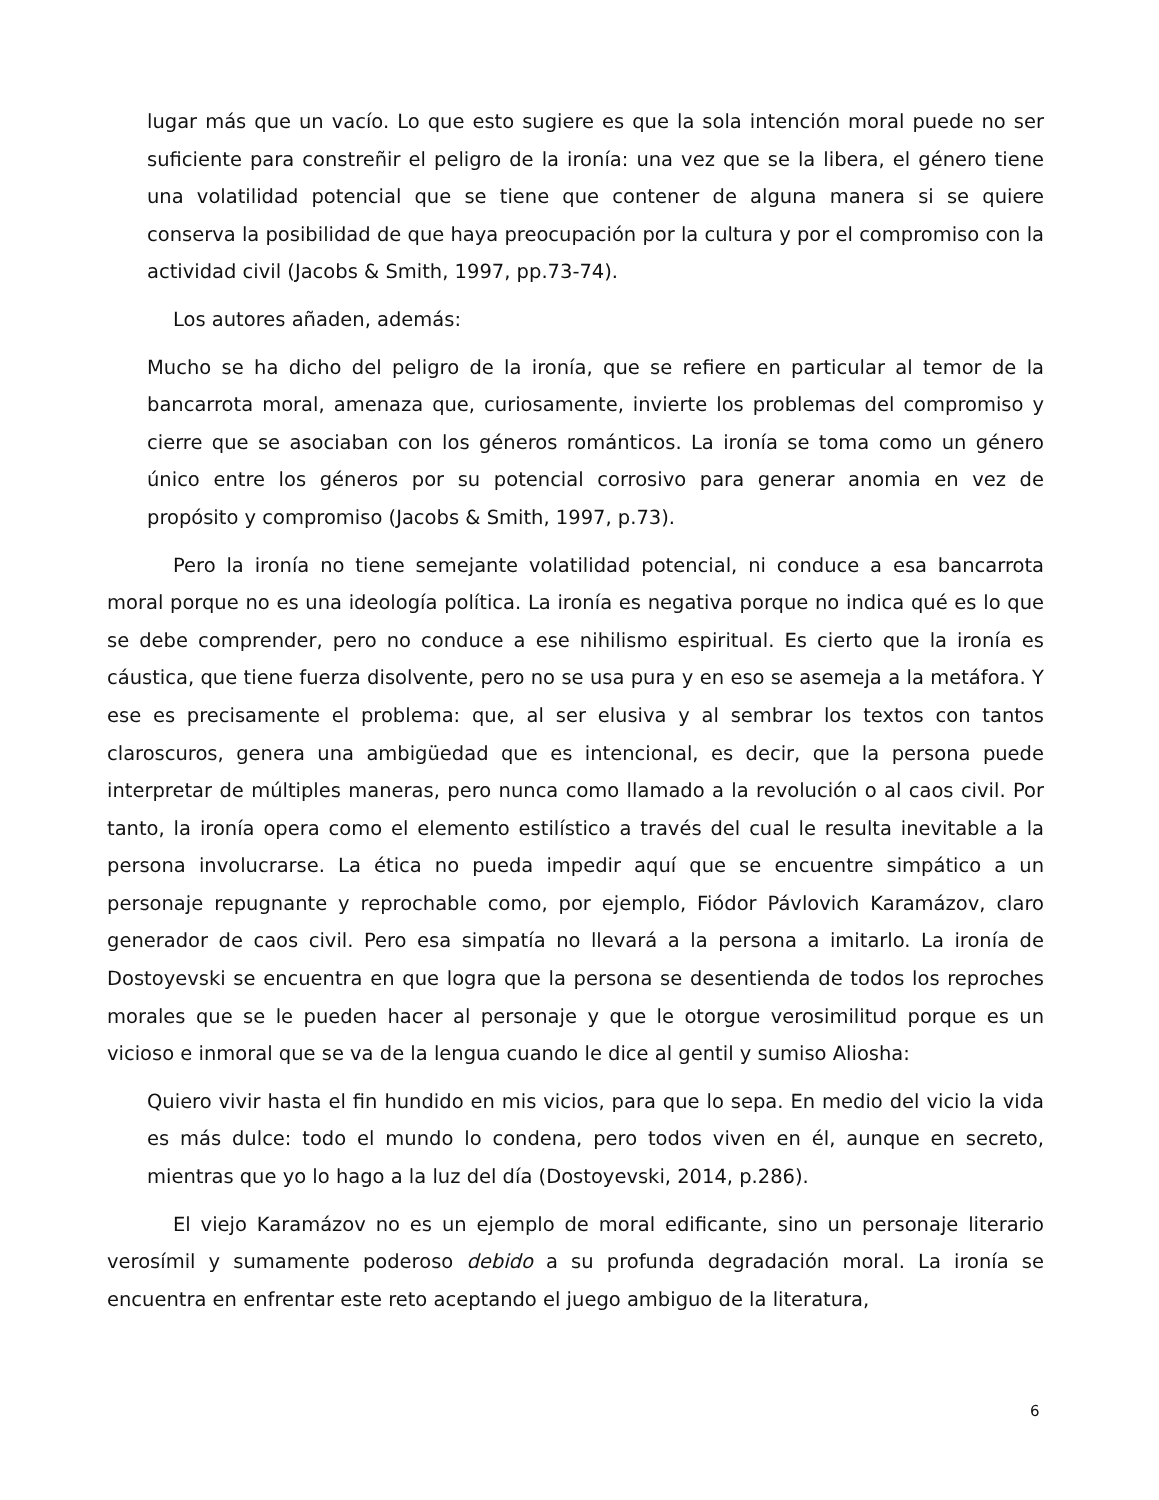lugar más que un vacío. Lo que esto sugiere es que la sola intención moral puede no ser suficiente para constreñir el peligro de la ironía: una vez que se la libera, el género tiene una volatilidad potencial que se tiene que contener de alguna manera si se quiere conserva la posibilidad de que haya preocupación por la cultura y por el compromiso con la actividad civil (Jacobs & Smith, 1997, pp.73-74).
Los autores añaden, además:
Mucho se ha dicho del peligro de la ironía, que se refiere en particular al temor de la bancarrota moral, amenaza que, curiosamente, invierte los problemas del compromiso y cierre que se asociaban con los géneros románticos. La ironía se toma como un género único entre los géneros por su potencial corrosivo para generar anomia en vez de propósito y compromiso (Jacobs & Smith, 1997, p.73).
Pero la ironía no tiene semejante volatilidad potencial, ni conduce a esa bancarrota moral porque no es una ideología política. La ironía es negativa porque no indica qué es lo que se debe comprender, pero no conduce a ese nihilismo espiritual. Es cierto que la ironía es cáustica, que tiene fuerza disolvente, pero no se usa pura y en eso se asemeja a la metáfora. Y ese es precisamente el problema: que, al ser elusiva y al sembrar los textos con tantos claroscuros, genera una ambigüedad que es intencional, es decir, que la persona puede interpretar de múltiples maneras, pero nunca como llamado a la revolución o al caos civil. Por tanto, la ironía opera como el elemento estilístico a través del cual le resulta inevitable a la persona involucrarse. La ética no pueda impedir aquí que se encuentre simpático a un personaje repugnante y reprochable como, por ejemplo, Fiódor Pávlovich Karamázov, claro generador de caos civil. Pero esa simpatía no llevará a la persona a imitarlo. La ironía de Dostoyevski se encuentra en que logra que la persona se desentienda de todos los reproches morales que se le pueden hacer al personaje y que le otorgue verosimilitud porque es un vicioso e inmoral que se va de la lengua cuando le dice al gentil y sumiso Aliosha:
Quiero vivir hasta el fin hundido en mis vicios, para que lo sepa. En medio del vicio la vida es más dulce: todo el mundo lo condena, pero todos viven en él, aunque en secreto, mientras que yo lo hago a la luz del día (Dostoyevski, 2014, p.286).
El viejo Karamázov no es un ejemplo de moral edificante, sino un personaje literario verosímil y sumamente poderoso debido a su profunda degradación moral. La ironía se encuentra en enfrentar este reto aceptando el juego ambiguo de la literatura,
6